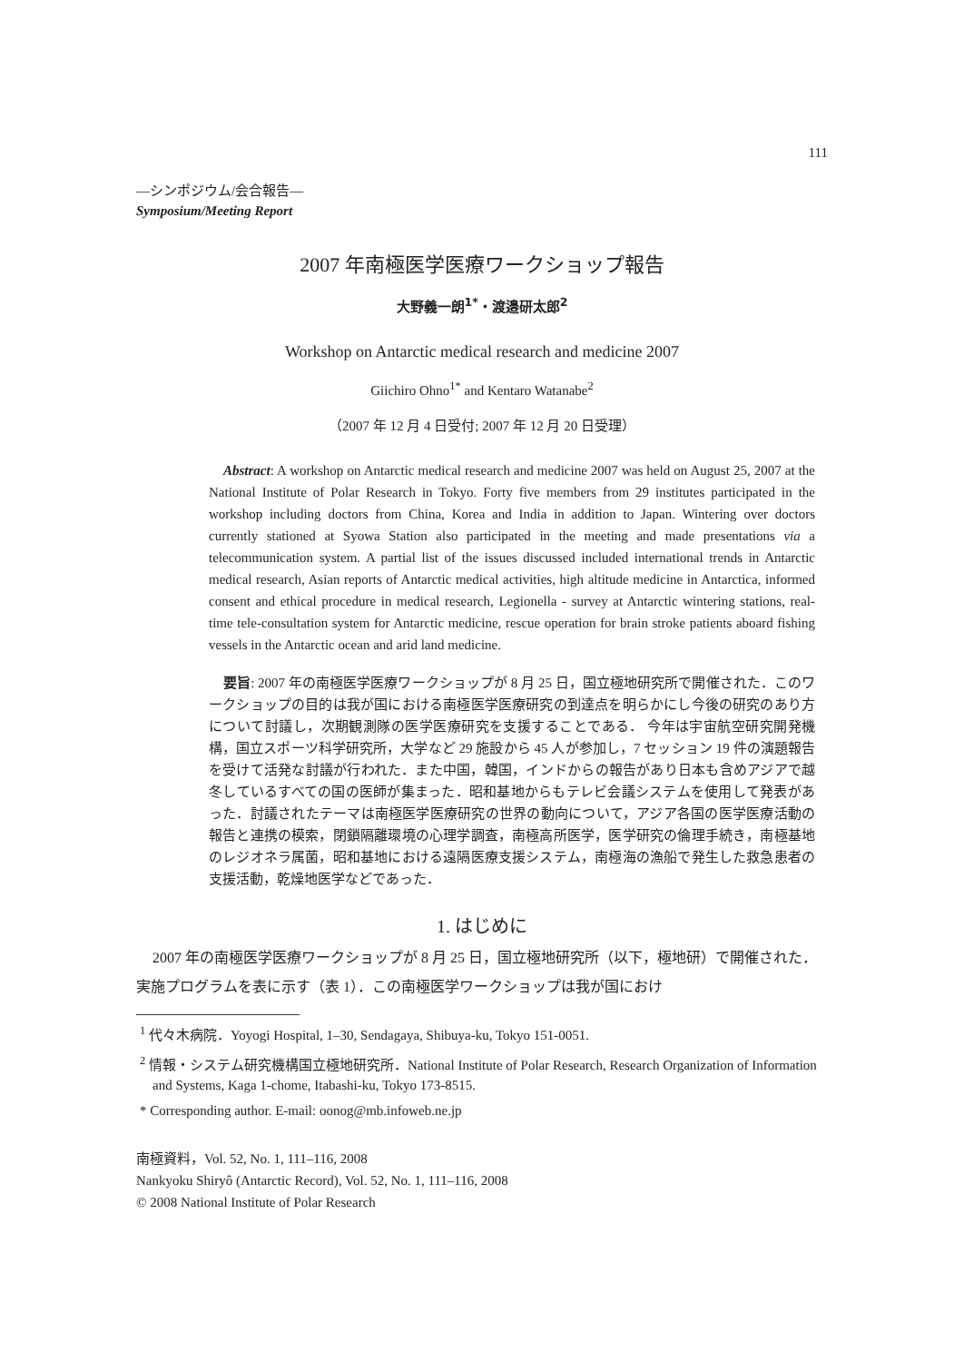111
—シンポジウム/会合報告—
Symposium/Meeting Report
2007 年南極医学医療ワークショップ報告
大野義一朗<sup>1*</sup>・渡邉研太郎<sup>2</sup>
Workshop on Antarctic medical research and medicine 2007
Giichiro Ohno<sup>1*</sup> and Kentaro Watanabe<sup>2</sup>
（2007 年 12 月 4 日受付; 2007 年 12 月 20 日受理）
Abstract: A workshop on Antarctic medical research and medicine 2007 was held on August 25, 2007 at the National Institute of Polar Research in Tokyo. Forty five members from 29 institutes participated in the workshop including doctors from China, Korea and India in addition to Japan. Wintering over doctors currently stationed at Syowa Station also participated in the meeting and made presentations via a telecommunication system. A partial list of the issues discussed included international trends in Antarctic medical research, Asian reports of Antarctic medical activities, high altitude medicine in Antarctica, informed consent and ethical procedure in medical research, Legionella - survey at Antarctic wintering stations, real-time tele-consultation system for Antarctic medicine, rescue operation for brain stroke patients aboard fishing vessels in the Antarctic ocean and arid land medicine.
要旨: 2007 年の南極医学医療ワークショップが 8 月 25 日，国立極地研究所で開催された．このワークショップの目的は我が国における南極医学医療研究の到達点を明らかにし今後の研究のあり方について討議し，次期観測隊の医学医療研究を支援することである． 今年は宇宙航空研究開発機構，国立スポーツ科学研究所，大学など 29 施設から 45 人が参加し，7 セッション 19 件の演題報告を受けて活発な討議が行われた．また中国，韓国，インドからの報告があり日本も含めアジアで越冬しているすべての国の医師が集まった．昭和基地からもテレビ会議システムを使用して発表があった．討議されたテーマは南極医学医療研究の世界の動向について，アジア各国の医学医療活動の報告と連携の模索，閉鎖隔離環境の心理学調査，南極高所医学，医学研究の倫理手続き，南極基地のレジオネラ属菌，昭和基地における遠隔医療支援システム，南極海の漁船で発生した救急患者の支援活動，乾燥地医学などであった．
1. はじめに
2007 年の南極医学医療ワークショップが 8 月 25 日，国立極地研究所（以下，極地研）で開催された．実施プログラムを表に示す（表 1）．この南極医学ワークショップは我が国におけ
<sup>1</sup> 代々木病院．Yoyogi Hospital, 1–30, Sendagaya, Shibuya-ku, Tokyo 151-0051.
<sup>2</sup> 情報・システム研究機構国立極地研究所．National Institute of Polar Research, Research Organization of Information and Systems, Kaga 1-chome, Itabashi-ku, Tokyo 173-8515.
* Corresponding author. E-mail: oonog@mb.infoweb.ne.jp
南極資料，Vol. 52, No. 1, 111–116, 2008
Nankyoku Shiryô (Antarctic Record), Vol. 52, No. 1, 111–116, 2008
© 2008 National Institute of Polar Research